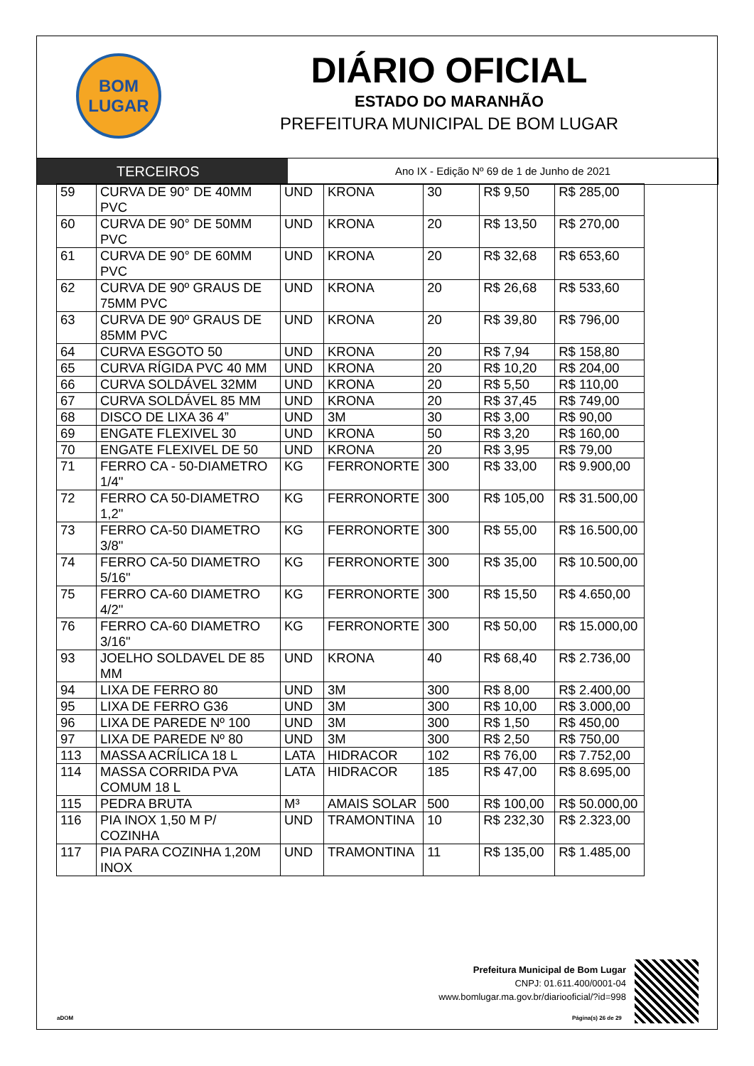BOM
LUGAR
DIÁRIO OFICIAL
ESTADO DO MARANHÃO
PREFEITURA MUNICIPAL DE BOM LUGAR
TERCEIROS
Ano IX - Edição Nº 69 de 1 de Junho de 2021
| 59 | CURVA DE 90° DE 40MM PVC | UND | KRONA | 30 | R$ 9,50 | R$ 285,00 |
| 60 | CURVA DE 90° DE 50MM PVC | UND | KRONA | 20 | R$ 13,50 | R$ 270,00 |
| 61 | CURVA DE 90° DE 60MM PVC | UND | KRONA | 20 | R$ 32,68 | R$ 653,60 |
| 62 | CURVA DE 90º GRAUS DE 75MM PVC | UND | KRONA | 20 | R$ 26,68 | R$ 533,60 |
| 63 | CURVA DE 90º GRAUS DE 85MM PVC | UND | KRONA | 20 | R$ 39,80 | R$ 796,00 |
| 64 | CURVA ESGOTO 50 | UND | KRONA | 20 | R$ 7,94 | R$ 158,80 |
| 65 | CURVA RÍGIDA PVC 40 MM | UND | KRONA | 20 | R$ 10,20 | R$ 204,00 |
| 66 | CURVA SOLDÁVEL 32MM | UND | KRONA | 20 | R$ 5,50 | R$ 110,00 |
| 67 | CURVA SOLDÁVEL 85 MM | UND | KRONA | 20 | R$ 37,45 | R$ 749,00 |
| 68 | DISCO DE LIXA 36 4” | UND | 3M | 30 | R$ 3,00 | R$ 90,00 |
| 69 | ENGATE FLEXIVEL 30 | UND | KRONA | 50 | R$ 3,20 | R$ 160,00 |
| 70 | ENGATE FLEXIVEL DE 50 | UND | KRONA | 20 | R$ 3,95 | R$ 79,00 |
| 71 | FERRO CA - 50-DIAMETRO 1/4" | KG | FERRONORTE | 300 | R$ 33,00 | R$ 9.900,00 |
| 72 | FERRO CA 50-DIAMETRO 1,2" | KG | FERRONORTE | 300 | R$ 105,00 | R$ 31.500,00 |
| 73 | FERRO CA-50 DIAMETRO 3/8" | KG | FERRONORTE | 300 | R$ 55,00 | R$ 16.500,00 |
| 74 | FERRO CA-50 DIAMETRO 5/16" | KG | FERRONORTE | 300 | R$ 35,00 | R$ 10.500,00 |
| 75 | FERRO CA-60 DIAMETRO 4/2" | KG | FERRONORTE | 300 | R$ 15,50 | R$ 4.650,00 |
| 76 | FERRO CA-60 DIAMETRO 3/16" | KG | FERRONORTE | 300 | R$ 50,00 | R$ 15.000,00 |
| 93 | JOELHO SOLDAVEL DE 85 MM | UND | KRONA | 40 | R$ 68,40 | R$ 2.736,00 |
| 94 | LIXA DE FERRO 80 | UND | 3M | 300 | R$ 8,00 | R$ 2.400,00 |
| 95 | LIXA DE FERRO G36 | UND | 3M | 300 | R$ 10,00 | R$ 3.000,00 |
| 96 | LIXA DE PAREDE Nº 100 | UND | 3M | 300 | R$ 1,50 | R$ 450,00 |
| 97 | LIXA DE PAREDE Nº 80 | UND | 3M | 300 | R$ 2,50 | R$ 750,00 |
| 113 | MASSA ACRÍLICA 18 L | LATA | HIDRACOR | 102 | R$ 76,00 | R$ 7.752,00 |
| 114 | MASSA CORRIDA PVA COMUM 18 L | LATA | HIDRACOR | 185 | R$ 47,00 | R$ 8.695,00 |
| 115 | PEDRA BRUTA | M³ | AMAIS SOLAR | 500 | R$ 100,00 | R$ 50.000,00 |
| 116 | PIA INOX 1,50 M P/ COZINHA | UND | TRAMONTINA | 10 | R$ 232,30 | R$ 2.323,00 |
| 117 | PIA PARA COZINHA 1,20M INOX | UND | TRAMONTINA | 11 | R$ 135,00 | R$ 1.485,00 |
Prefeitura Municipal de Bom Lugar
CNPJ: 01.611.400/0001-04
www.bomlugar.ma.gov.br/diariooficial/?id=998
aDOM Página(s) 26 de 29